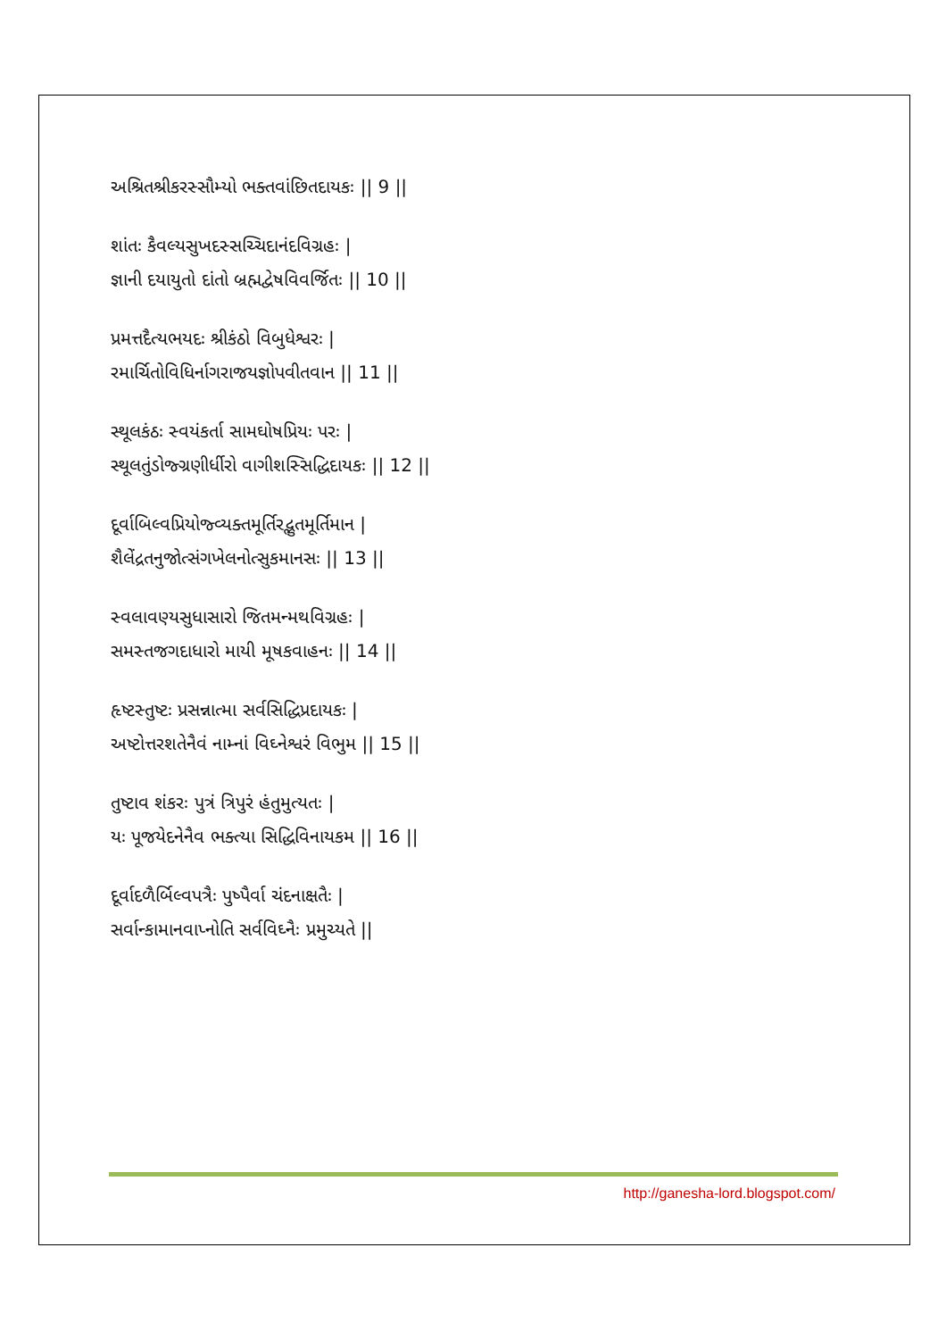અશ્રિતશ્રીકરસ્સૌમ્યો ભક્તવાંછિતદાયકઃ || 9 ||
શાંતઃ કૈવલ્યસુખદસ્સચ્ચિદાનંદવિગ્રહઃ |
જ્ઞાની દયાયુતો દાંતો બ્રહ્મદ્વેષવિવર્જિતઃ || 10 ||
પ્રમત્તદૈત્યભયદઃ શ્રીકંઠો વિબુધેશ્વરઃ |
રમાર્ચિતોવિધિર્નાગરાજયજ્ઞોપવીતવાન || 11 ||
સ્થૂલકંઠઃ સ્વયંકર્તા સામઘોષપ્રિયઃ પરઃ |
સ્થૂલતુંડોજ્ગ્રણીર્ધીરો વાગીશસ્સિદ્ધિદાયકઃ || 12 ||
દૂર્વાબિલ્વપ્રિયોજ્વ્યક્તમૂર્તિરદ્ભુતમૂર્તિમાન |
શૈલેંદ્રતનુજોત્સંગખેલનોત્સુકમાનસઃ || 13 ||
સ્વલાવણ્યસુધાસારો જિતમન્મથવિગ્રહઃ |
સમસ્તજગદાધારો માયી મૂષકવાહનઃ || 14 ||
હૃષ્ટસ્તુષ્ટઃ પ્રસન્નાત્મા સર્વસિદ્ધિપ્રદાયકઃ |
અષ્ટોત્તરશતેનૈવં નામ્નાં વિઘ્નેશ્વરં વિભુમ || 15 ||
તુષ્ટાવ શંકરઃ પુત્રં ત્રિપુરં હંતુમુત્યતઃ |
યઃ પૂજયેદનેનૈવ ભક્ત્યા સિદ્ધિવિનાયકમ || 16 ||
દૂર્વાદળૈર્બિલ્વપત્રૈઃ પુષ્પૈર્વા ચંદનાક્ષતૈઃ |
સર્વાન્કામાનવાપ્નોતિ સર્વવિઘ્નૈઃ પ્રમુચ્યતે ||
http://ganesha-lord.blogspot.com/